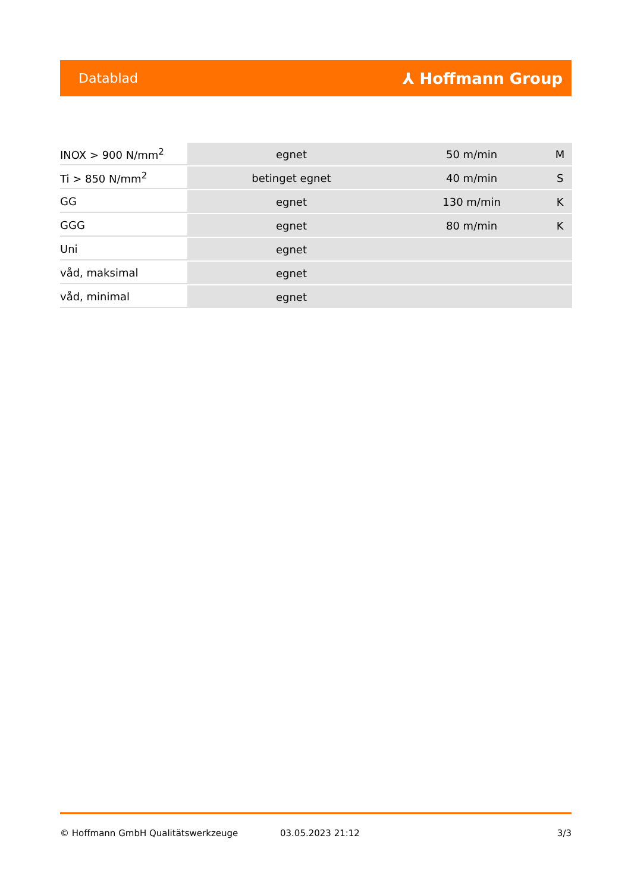Datablad ⅄ Hoffmann Group
| INOX > 900 N/mm<sup>2</sup> | egnet | 50 m/min | M |
| Ti > 850 N/mm<sup>2</sup> | betinget egnet | 40 m/min | S |
| GG | egnet | 130 m/min | K |
| GGG | egnet | 80 m/min | K |
| Uni | egnet | | |
| våd, maksimal | egnet | | |
| våd, minimal | egnet | | |
© Hoffmann GmbH Qualitätswerkzeuge 03.05.2023 21:12 3/3